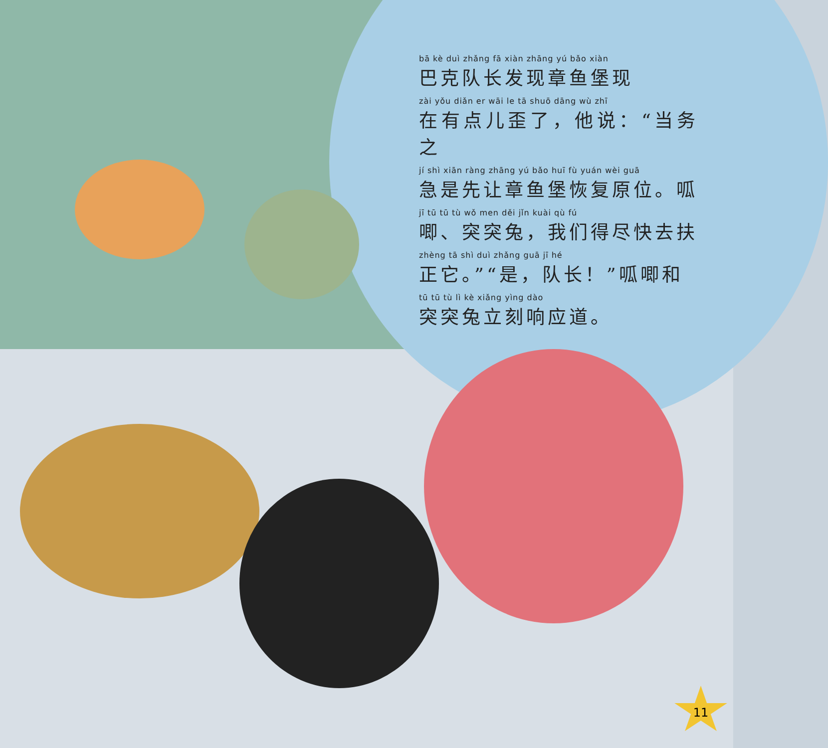bā kè duì zhǎng fā xiàn zhāng yú bǎo xiàn
巴克队长发现章鱼堡现
zài yǒu diǎn er wāi le tā shuō dāng wù zhī
在有点儿歪了，他说：“当务之
jí shì xiān ràng zhāng yú bǎo huī fù yuán wèi guā
急是先让章鱼堡恢复原位。呱
jī tū tū tù wǒ men děi jǐn kuài qù fú
唧、突突兔，我们得尽快去扶
zhèng tā shì duì zhǎng guā jī hé
正它。”“是，队长！”呱唧和
tū tū tù lì kè xiǎng yìng dào
突突兔立刻响应道。
11